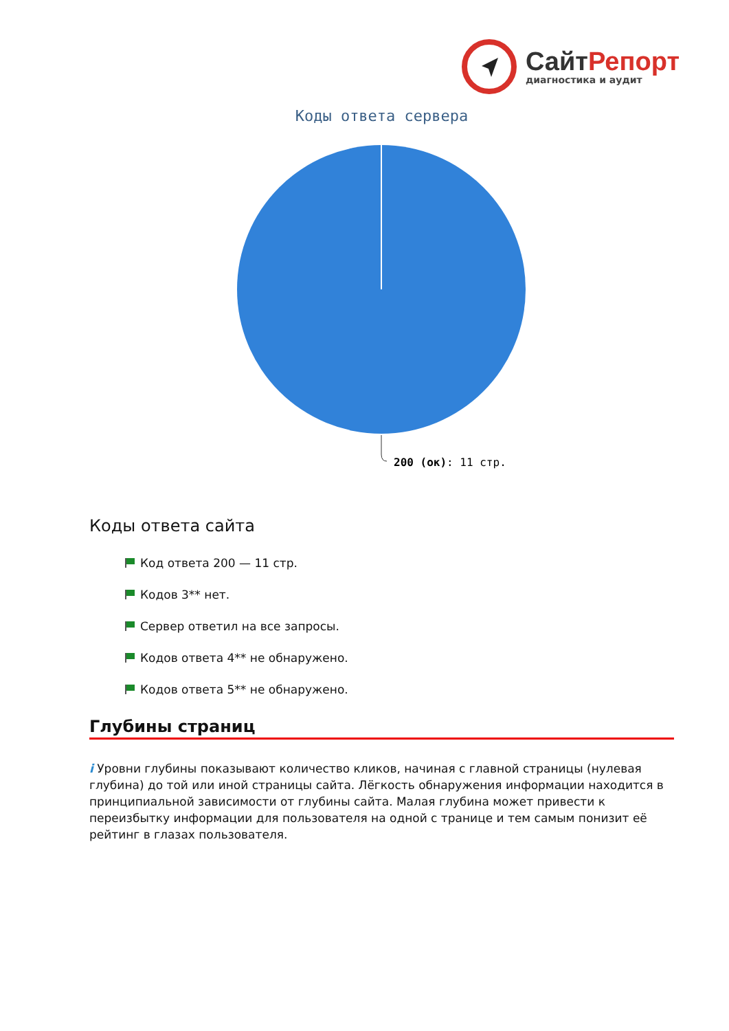Сайт Репорт
диагностика и аудит
Коды ответа сервера
200 (ок): 11 стр.
Коды ответа сайта
Код ответа 200 — 11 стр.
Кодов 3** нет.
Сервер ответил на все запросы.
Кодов ответа 4** не обнаружено.
Кодов ответа 5** не обнаружено.
Глубины страниц
i Уровни глубины показывают количество кликов, начиная с главной страницы (нулевая глубина) до той или иной страницы сайта. Лёгкость обнаружения информации находится в принципиальной зависимости от глубины сайта. Малая глубина может привести к переизбытку информации для пользователя на одной с транице и тем самым понизит её рейтинг в глазах пользователя.